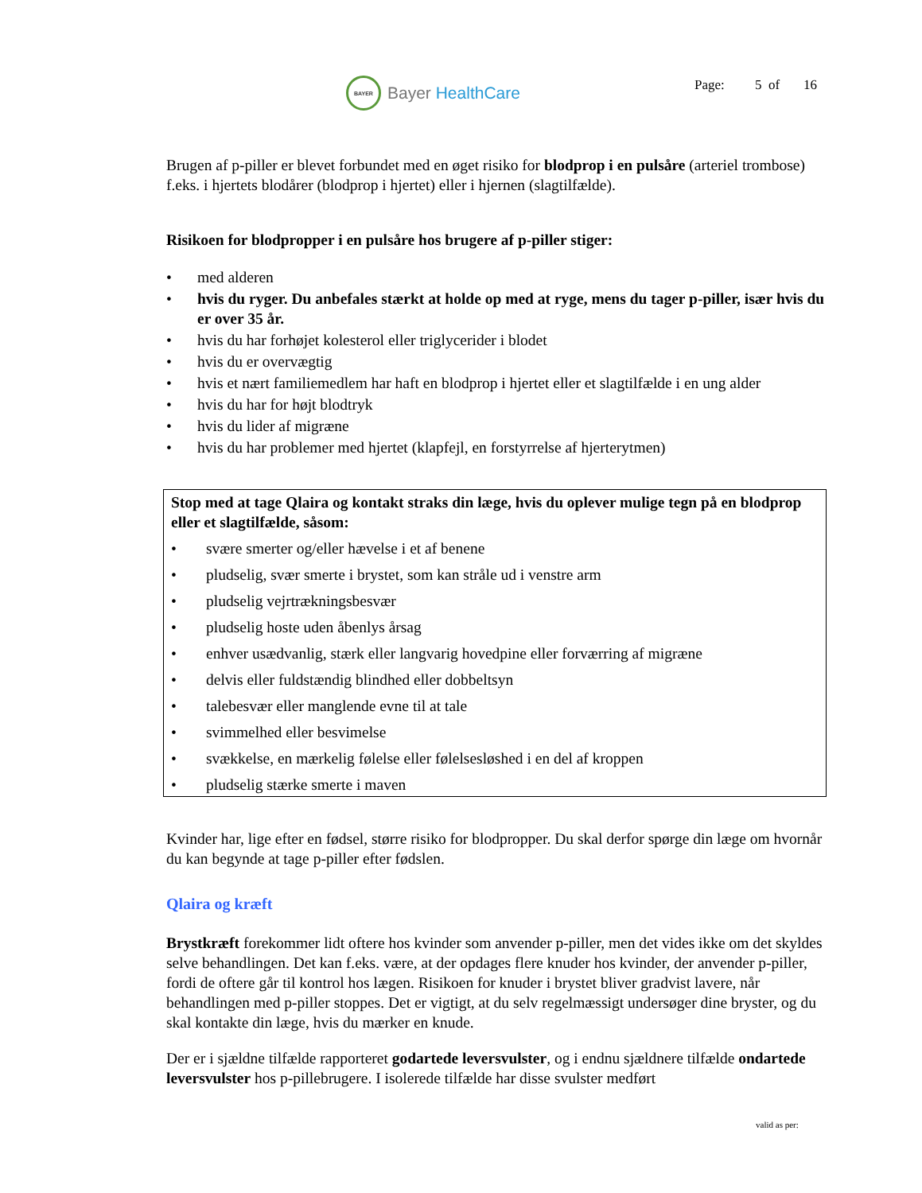BAYER
Bayer HealthCare
Page: 5 of 16
Brugen af p-piller er blevet forbundet med en øget risiko for blodprop i en pulsåre (arteriel trombose) f.eks. i hjertets blodårer (blodprop i hjertet) eller i hjernen (slagtilfælde).
Risikoen for blodpropper i en pulsåre hos brugere af p-piller stiger:
• med alderen
• hvis du ryger. Du anbefales stærkt at holde op med at ryge, mens du tager p-piller, især hvis du er over 35 år.
• hvis du har forhøjet kolesterol eller triglycerider i blodet
• hvis du er overvægtig
• hvis et nært familiemedlem har haft en blodprop i hjertet eller et slagtilfælde i en ung alder
• hvis du har for højt blodtryk
• hvis du lider af migræne
• hvis du har problemer med hjertet (klapfejl, en forstyrrelse af hjerterytmen)
Stop med at tage Qlaira og kontakt straks din læge, hvis du oplever mulige tegn på en blodprop eller et slagtilfælde, såsom:
• svære smerter og/eller hævelse i et af benene
• pludselig, svær smerte i brystet, som kan stråle ud i venstre arm
• pludselig vejrtrækningsbesvær
• pludselig hoste uden åbenlys årsag
• enhver usædvanlig, stærk eller langvarig hovedpine eller forværring af migræne
• delvis eller fuldstændig blindhed eller dobbeltsyn
• talebesvær eller manglende evne til at tale
• svimmelhed eller besvimelse
• svækkelse, en mærkelig følelse eller følelsesløshed i en del af kroppen
• pludselig stærke smerte i maven
Kvinder har, lige efter en fødsel, større risiko for blodpropper. Du skal derfor spørge din læge om hvornår du kan begynde at tage p-piller efter fødslen.
Qlaira og kræft
Brystkræft forekommer lidt oftere hos kvinder som anvender p-piller, men det vides ikke om det skyldes selve behandlingen. Det kan f.eks. være, at der opdages flere knuder hos kvinder, der anvender p-piller, fordi de oftere går til kontrol hos lægen. Risikoen for knuder i brystet bliver gradvist lavere, når behandlingen med p-piller stoppes. Det er vigtigt, at du selv regelmæssigt undersøger dine bryster, og du skal kontakte din læge, hvis du mærker en knude.
Der er i sjældne tilfælde rapporteret godartede leversvulster, og i endnu sjældnere tilfælde ondartede leversvulster hos p-pillebrugere. I isolerede tilfælde har disse svulster medført
valid as per: